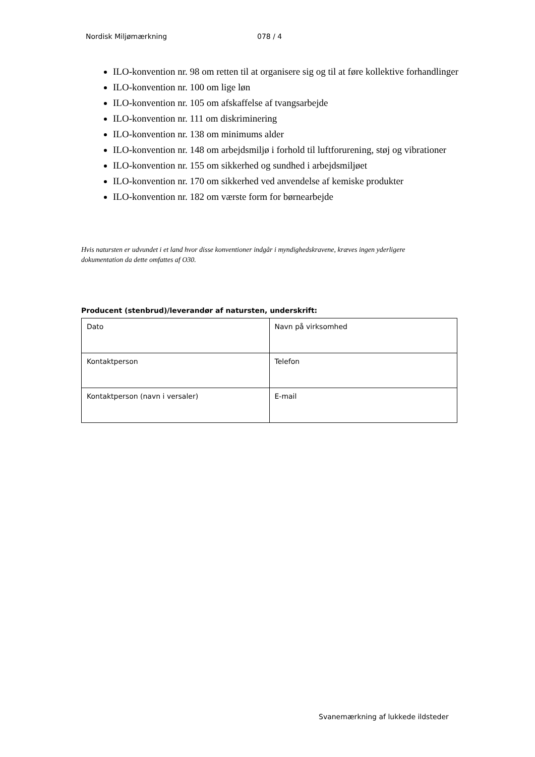Nordisk Miljømærkning 078 / 4
ILO-konvention nr. 98 om retten til at organisere sig og til at føre kollektive forhandlinger
ILO-konvention nr. 100 om lige løn
ILO-konvention nr. 105 om afskaffelse af tvangsarbejde
ILO-konvention nr. 111 om diskriminering
ILO-konvention nr. 138 om minimums alder
ILO-konvention nr. 148 om arbejdsmiljø i forhold til luftforurening, støj og vibrationer
ILO-konvention nr. 155 om sikkerhed og sundhed i arbejdsmiljøet
ILO-konvention nr. 170 om sikkerhed ved anvendelse af kemiske produkter
ILO-konvention nr. 182 om værste form for børnearbejde
Hvis natursten er udvundet i et land hvor disse konventioner indgår i myndighedskravene, kræves ingen yderligere dokumentation da dette omfattes af O30.
Producent (stenbrud)/leverandør af natursten, underskrift:
| Dato | Navn på virksomhed |
| Kontaktperson | Telefon |
| Kontaktperson (navn i versaler) | E-mail |
Svanemærkning af lukkede ildsteder